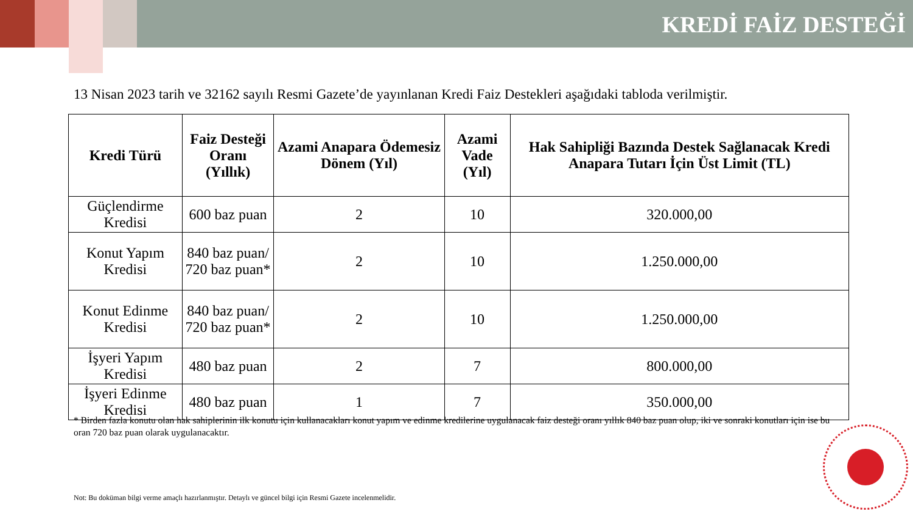KREDİ FAİZ DESTEĞİ
13 Nisan 2023 tarih ve 32162 sayılı Resmi Gazete’de yayınlanan Kredi Faiz Destekleri aşağıdaki tabloda verilmiştir.
| Kredi Türü | Faiz Desteği Oranı (Yıllık) | Azami Anapara Ödemesiz Dönem (Yıl) | Azami Vade (Yıl) | Hak Sahipliği Bazında Destek Sağlanacak Kredi Anapara Tutarı İçin Üst Limit (TL) |
| --- | --- | --- | --- | --- |
| Güçlendirme Kredisi | 600 baz puan | 2 | 10 | 320.000,00 |
| Konut Yapım Kredisi | 840 baz puan/ 720 baz puan* | 2 | 10 | 1.250.000,00 |
| Konut Edinme Kredisi | 840 baz puan/ 720 baz puan* | 2 | 10 | 1.250.000,00 |
| İşyeri Yapım Kredisi | 480 baz puan | 2 | 7 | 800.000,00 |
| İşyeri Edinme Kredisi | 480 baz puan | 1 | 7 | 350.000,00 |
* Birden fazla konutu olan hak sahiplerinin ilk konutu için kullanacakları konut yapım ve edinme kredilerine uygulanacak faiz desteği oranı yıllık 840 baz puan olup, iki ve sonraki konutları için ise bu oran 720 baz puan olarak uygulanacaktır.
Not: Bu doküman bilgi verme amaçlı hazırlanmıştır. Detaylı ve güncel bilgi için Resmi Gazete incelenmelidir.